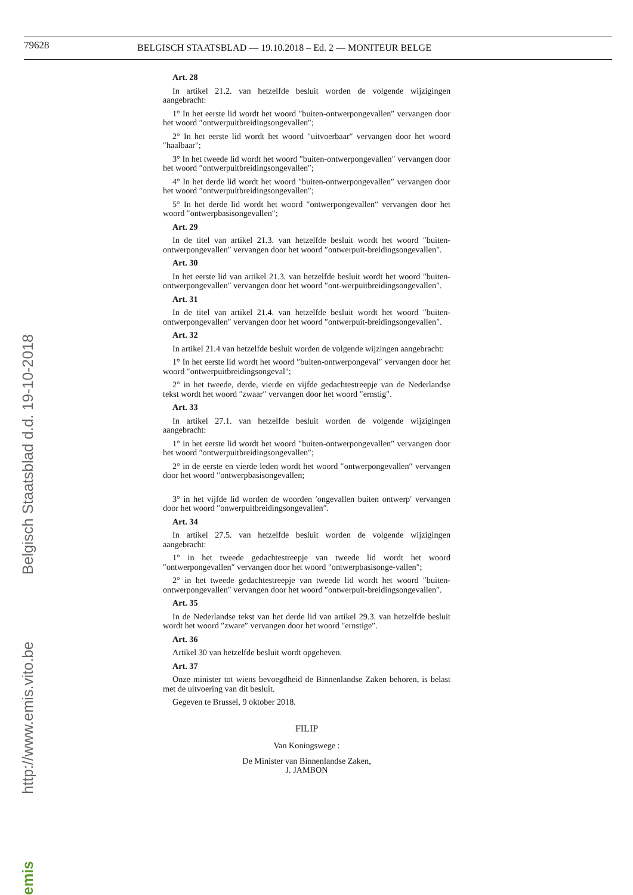79628 BELGISCH STAATSBLAD — 19.10.2018 – Ed. 2 — MONITEUR BELGE
Belgisch Staatsblad d.d. 19-10-2018
http://www.emis.vito.be
emis
Art. 28
In artikel 21.2. van hetzelfde besluit worden de volgende wijzigingen aangebracht:
1° In het eerste lid wordt het woord ″buiten-ontwerpongevallen″ vervangen door het woord ″ontwerpuitbreidingsongevallen″;
2° In het eerste lid wordt het woord ″uitvoerbaar″ vervangen door het woord ″haalbaar″;
3° In het tweede lid wordt het woord ″buiten-ontwerpongevallen″ vervangen door het woord ″ontwerpuitbreidingsongevallen″;
4° In het derde lid wordt het woord ″buiten-ontwerpongevallen″ vervangen door het woord ″ontwerpuitbreidingsongevallen″;
5° In het derde lid wordt het woord ″ontwerpongevallen″ vervangen door het woord ″ontwerpbasisongevallen″;
Art. 29
In de titel van artikel 21.3. van hetzelfde besluit wordt het woord ″buiten-ontwerpongevallen″ vervangen door het woord ″ontwerpuit-breidingsongevallen″.
Art. 30
In het eerste lid van artikel 21.3. van hetzelfde besluit wordt het woord ″buiten-ontwerpongevallen″ vervangen door het woord ″ont-werpuitbreidingsongevallen″.
Art. 31
In de titel van artikel 21.4. van hetzelfde besluit wordt het woord ″buiten-ontwerpongevallen″ vervangen door het woord ″ontwerpuit-breidingsongevallen″.
Art. 32
In artikel 21.4 van hetzelfde besluit worden de volgende wijzingen aangebracht:
1° In het eerste lid wordt het woord ″buiten-ontwerpongeval″ vervangen door het woord ″ontwerpuitbreidingsongeval″;
2° in het tweede, derde, vierde en vijfde gedachtestreepje van de Nederlandse tekst wordt het woord ″zwaar″ vervangen door het woord ″ernstig″.
Art. 33
In artikel 27.1. van hetzelfde besluit worden de volgende wijzigingen aangebracht:
1° in het eerste lid wordt het woord ″buiten-ontwerpongevallen″ vervangen door het woord ″ontwerpuitbreidingsongevallen″;
2° in de eerste en vierde leden wordt het woord ″ontwerpongevallen″ vervangen door het woord ″ontwerpbasisongevallen;
3° in het vijfde lid worden de woorden ′ongevallen buiten ontwerp′ vervangen door het woord ″onwerpuitbreidingsongevallen″.
Art. 34
In artikel 27.5. van hetzelfde besluit worden de volgende wijzigingen aangebracht:
1° in het tweede gedachtestreepje van tweede lid wordt het woord ″ontwerpongevallen″ vervangen door het woord ″ontwerpbasisonge-vallen″;
2° in het tweede gedachtestreepje van tweede lid wordt het woord ″buiten-ontwerpongevallen″ vervangen door het woord ″ontwerpuit-breidingsongevallen″.
Art. 35
In de Nederlandse tekst van het derde lid van artikel 29.3. van hetzelfde besluit wordt het woord ″zware″ vervangen door het woord ″ernstige″.
Art. 36
Artikel 30 van hetzelfde besluit wordt opgeheven.
Art. 37
Onze minister tot wiens bevoegdheid de Binnenlandse Zaken behoren, is belast met de uitvoering van dit besluit.
Gegeven te Brussel, 9 oktober 2018.
FILIP
Van Koningswege :
De Minister van Binnenlandse Zaken,
J. JAMBON